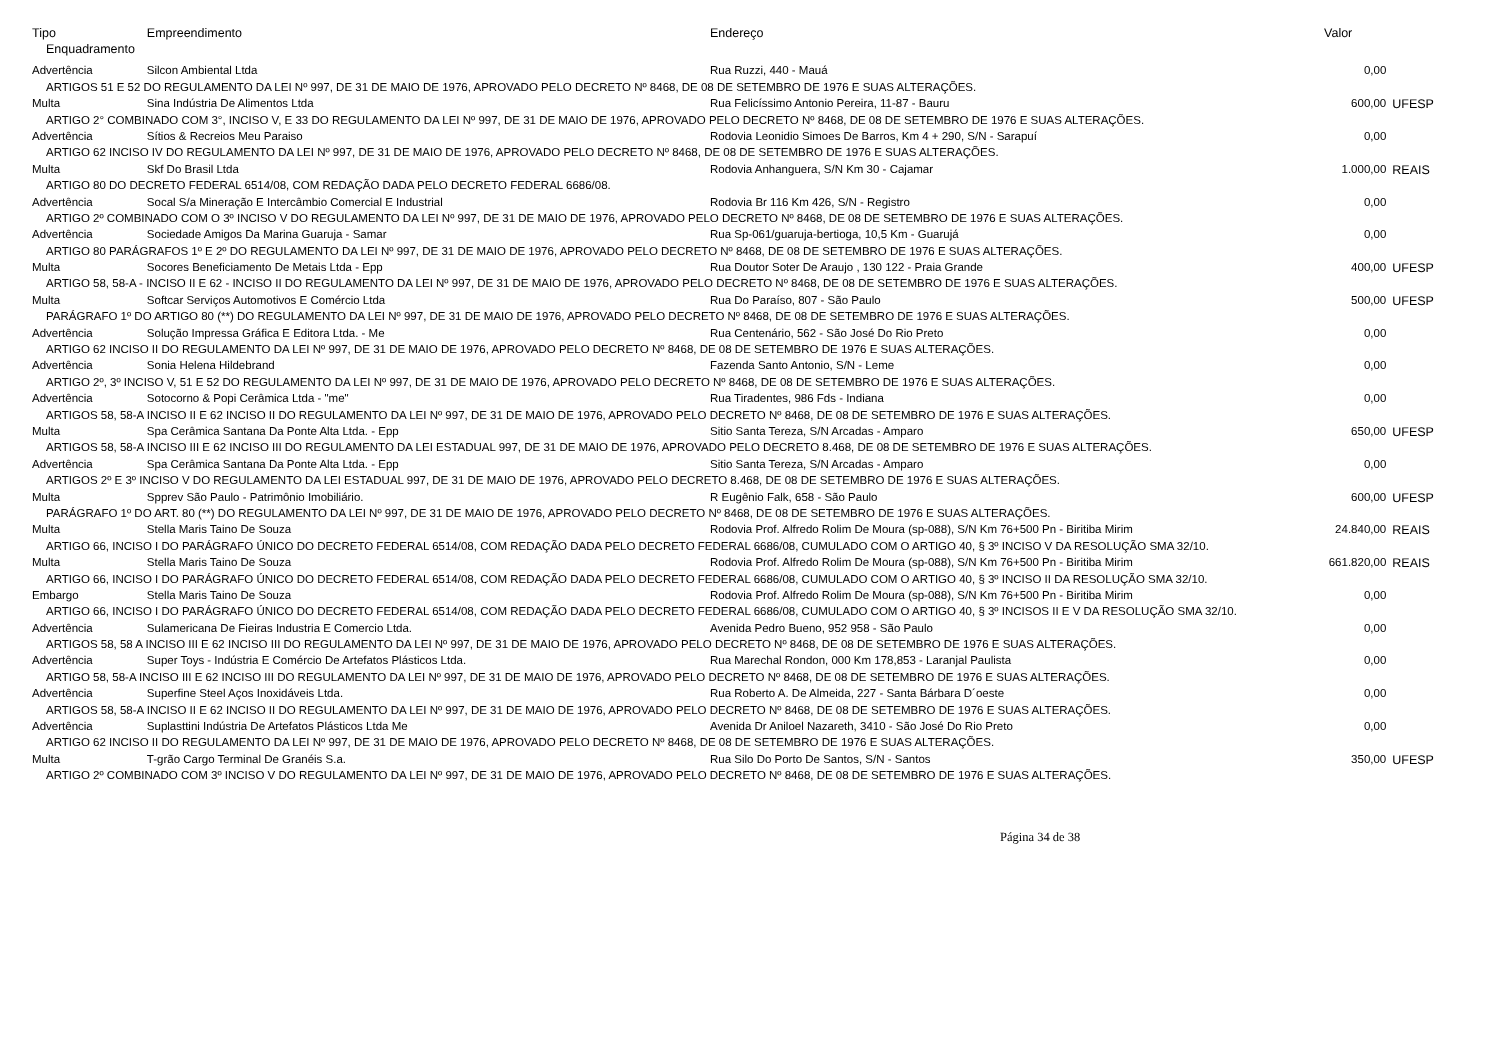| Tipo | Empreendimento | Endereço | Valor | |
| --- | --- | --- | --- | --- |
| Enquadramento | | | | |
| Advertência | Silcon Ambiental Ltda | Rua Ruzzi, 440 - Mauá | 0,00 | |
| ARTIGOS 51 E 52 DO REGULAMENTO DA LEI Nº 997, DE 31 DE MAIO DE 1976, APROVADO PELO DECRETO Nº 8468, DE 08 DE SETEMBRO DE 1976 E SUAS ALTERAÇÕES. | | | | |
| Multa | Sina Indústria De Alimentos Ltda | Rua Felicíssimo Antonio Pereira, 11-87 - Bauru | 600,00 | UFESP |
| ARTIGO 2° COMBINADO COM 3°, INCISO V, E 33 DO REGULAMENTO DA LEI Nº 997, DE 31 DE MAIO DE 1976, APROVADO PELO DECRETO Nº 8468, DE 08 DE SETEMBRO DE 1976 E SUAS ALTERAÇÕES. | | | | |
| Advertência | Sítios & Recreios Meu Paraiso | Rodovia Leonidio Simoes De Barros, Km 4 + 290, S/N - Sarapuí | 0,00 | |
| ARTIGO 62 INCISO IV DO REGULAMENTO DA LEI Nº 997, DE 31 DE MAIO DE 1976, APROVADO PELO DECRETO Nº 8468, DE 08 DE SETEMBRO DE 1976 E SUAS ALTERAÇÕES. | | | | |
| Multa | Skf Do Brasil Ltda | Rodovia Anhanguera, S/N Km 30 - Cajamar | 1.000,00 | REAIS |
| ARTIGO 80 DO DECRETO FEDERAL 6514/08, COM REDAÇÃO DADA PELO DECRETO FEDERAL 6686/08. | | | | |
| Advertência | Socal S/a Mineração E Intercâmbio Comercial E Industrial | Rodovia Br 116 Km 426, S/N - Registro | 0,00 | |
| ARTIGO 2º COMBINADO COM O 3º INCISO V DO REGULAMENTO DA LEI Nº 997, DE 31 DE MAIO DE 1976, APROVADO PELO DECRETO Nº 8468, DE 08 DE SETEMBRO DE 1976 E SUAS ALTERAÇÕES. | | | | |
| Advertência | Sociedade Amigos Da Marina Guaruja - Samar | Rua Sp-061/guaruja-bertioga, 10,5 Km - Guarujá | 0,00 | |
| ARTIGO 80 PARÁGRAFOS 1º E 2º DO REGULAMENTO DA LEI Nº 997, DE 31 DE MAIO DE 1976, APROVADO PELO DECRETO Nº 8468, DE 08 DE SETEMBRO DE 1976 E SUAS ALTERAÇÕES. | | | | |
| Multa | Socores Beneficiamento De Metais Ltda - Epp | Rua Doutor Soter De Araujo , 130 122 - Praia Grande | 400,00 | UFESP |
| ARTIGO 58, 58-A - INCISO II E 62 - INCISO II DO REGULAMENTO DA LEI Nº 997, DE 31 DE MAIO DE 1976, APROVADO PELO DECRETO Nº 8468, DE 08 DE SETEMBRO DE 1976 E SUAS ALTERAÇÕES. | | | | |
| Multa | Softcar Serviços Automotivos E Comércio Ltda | Rua Do Paraíso, 807 - São Paulo | 500,00 | UFESP |
| PARÁGRAFO 1º DO ARTIGO 80 (**) DO REGULAMENTO DA LEI Nº 997, DE 31 DE MAIO DE 1976, APROVADO PELO DECRETO Nº 8468, DE 08 DE SETEMBRO DE 1976 E SUAS ALTERAÇÕES. | | | | |
| Advertência | Solução Impressa Gráfica E Editora Ltda. - Me | Rua Centenário, 562 - São José Do Rio Preto | 0,00 | |
| ARTIGO 62 INCISO II DO REGULAMENTO DA LEI Nº 997, DE 31 DE MAIO DE 1976, APROVADO PELO DECRETO Nº 8468, DE 08 DE SETEMBRO DE 1976 E SUAS ALTERAÇÕES. | | | | |
| Advertência | Sonia Helena Hildebrand | Fazenda Santo Antonio, S/N - Leme | 0,00 | |
| ARTIGO 2º, 3º INCISO V, 51 E 52 DO REGULAMENTO DA LEI Nº 997, DE 31 DE MAIO DE 1976, APROVADO PELO DECRETO Nº 8468, DE 08 DE SETEMBRO DE 1976 E SUAS ALTERAÇÕES. | | | | |
| Advertência | Sotocorno & Popi Cerâmica Ltda - "me" | Rua Tiradentes, 986 Fds - Indiana | 0,00 | |
| ARTIGOS 58, 58-A INCISO II E 62 INCISO II DO REGULAMENTO DA LEI Nº 997, DE 31 DE MAIO DE 1976, APROVADO PELO DECRETO Nº 8468, DE 08 DE SETEMBRO DE 1976 E SUAS ALTERAÇÕES. | | | | |
| Multa | Spa Cerâmica Santana Da Ponte Alta Ltda. - Epp | Sitio Santa Tereza, S/N Arcadas - Amparo | 650,00 | UFESP |
| ARTIGOS 58, 58-A INCISO III E 62 INCISO III DO REGULAMENTO DA LEI ESTADUAL 997, DE 31 DE MAIO DE 1976, APROVADO PELO DECRETO 8.468, DE 08 DE SETEMBRO DE 1976 E SUAS ALTERAÇÕES. | | | | |
| Advertência | Spa Cerâmica Santana Da Ponte Alta Ltda. - Epp | Sitio Santa Tereza, S/N Arcadas - Amparo | 0,00 | |
| ARTIGOS 2º E 3º INCISO V DO REGULAMENTO DA LEI ESTADUAL 997, DE 31 DE MAIO DE 1976, APROVADO PELO DECRETO 8.468, DE 08 DE SETEMBRO DE 1976 E SUAS ALTERAÇÕES. | | | | |
| Multa | Spprev São Paulo - Patrimônio Imobiliário. | R Eugênio Falk, 658 - São Paulo | 600,00 | UFESP |
| PARÁGRAFO 1º DO ART. 80 (**) DO REGULAMENTO DA LEI Nº 997, DE 31 DE MAIO DE 1976, APROVADO PELO DECRETO Nº 8468, DE 08 DE SETEMBRO DE 1976 E SUAS ALTERAÇÕES. | | | | |
| Multa | Stella Maris Taino De Souza | Rodovia Prof. Alfredo Rolim De Moura (sp-088), S/N Km 76+500 Pn - Biritiba Mirim | 24.840,00 | REAIS |
| ARTIGO 66, INCISO I DO PARÁGRAFO ÚNICO DO DECRETO FEDERAL 6514/08, COM REDAÇÃO DADA PELO DECRETO FEDERAL 6686/08, CUMULADO COM O ARTIGO 40, § 3º INCISO V DA RESOLUÇÃO SMA 32/10. | | | | |
| Multa | Stella Maris Taino De Souza | Rodovia Prof. Alfredo Rolim De Moura (sp-088), S/N Km 76+500 Pn - Biritiba Mirim | 661.820,00 | REAIS |
| ARTIGO 66, INCISO I DO PARÁGRAFO ÚNICO DO DECRETO FEDERAL 6514/08, COM REDAÇÃO DADA PELO DECRETO FEDERAL 6686/08, CUMULADO COM O ARTIGO 40, § 3º INCISO II DA RESOLUÇÃO SMA 32/10. | | | | |
| Embargo | Stella Maris Taino De Souza | Rodovia Prof. Alfredo Rolim De Moura (sp-088), S/N Km 76+500 Pn - Biritiba Mirim | 0,00 | |
| ARTIGO 66, INCISO I DO PARÁGRAFO ÚNICO DO DECRETO FEDERAL 6514/08, COM REDAÇÃO DADA PELO DECRETO FEDERAL 6686/08, CUMULADO COM O ARTIGO 40, § 3º INCISOS II E V DA RESOLUÇÃO SMA 32/10. | | | | |
| Advertência | Sulamericana De Fieiras Industria E Comercio Ltda. | Avenida Pedro Bueno, 952 958 - São Paulo | 0,00 | |
| ARTIGOS 58, 58 A INCISO III E 62 INCISO III DO REGULAMENTO DA LEI Nº 997, DE 31 DE MAIO DE 1976, APROVADO PELO DECRETO Nº 8468, DE 08 DE SETEMBRO DE 1976 E SUAS ALTERAÇÕES. | | | | |
| Advertência | Super Toys - Indústria E Comércio De Artefatos Plásticos Ltda. | Rua Marechal Rondon, 000 Km 178,853 - Laranjal Paulista | 0,00 | |
| ARTIGO 58, 58-A INCISO III E 62 INCISO III DO REGULAMENTO DA LEI Nº 997, DE 31 DE MAIO DE 1976, APROVADO PELO DECRETO Nº 8468, DE 08 DE SETEMBRO DE 1976 E SUAS ALTERAÇÕES. | | | | |
| Advertência | Superfine Steel Aços Inoxidáveis Ltda. | Rua Roberto A. De Almeida, 227 - Santa Bárbara D´oeste | 0,00 | |
| ARTIGOS 58, 58-A INCISO II E 62 INCISO II DO REGULAMENTO DA LEI Nº 997, DE 31 DE MAIO DE 1976, APROVADO PELO DECRETO Nº 8468, DE 08 DE SETEMBRO DE 1976 E SUAS ALTERAÇÕES. | | | | |
| Advertência | Suplasttini Indústria De Artefatos Plásticos Ltda Me | Avenida Dr Aniloel Nazareth, 3410 - São José Do Rio Preto | 0,00 | |
| ARTIGO 62 INCISO II DO REGULAMENTO DA LEI Nº 997, DE 31 DE MAIO DE 1976, APROVADO PELO DECRETO Nº 8468, DE 08 DE SETEMBRO DE 1976 E SUAS ALTERAÇÕES. | | | | |
| Multa | T-grão Cargo Terminal De Granéis S.a. | Rua Silo Do Porto De Santos, S/N - Santos | 350,00 | UFESP |
| ARTIGO 2º COMBINADO COM 3º INCISO V DO REGULAMENTO DA LEI Nº 997, DE 31 DE MAIO DE 1976, APROVADO PELO DECRETO Nº 8468, DE 08 DE SETEMBRO DE 1976 E SUAS ALTERAÇÕES. | | | | |
Página 34 de 38